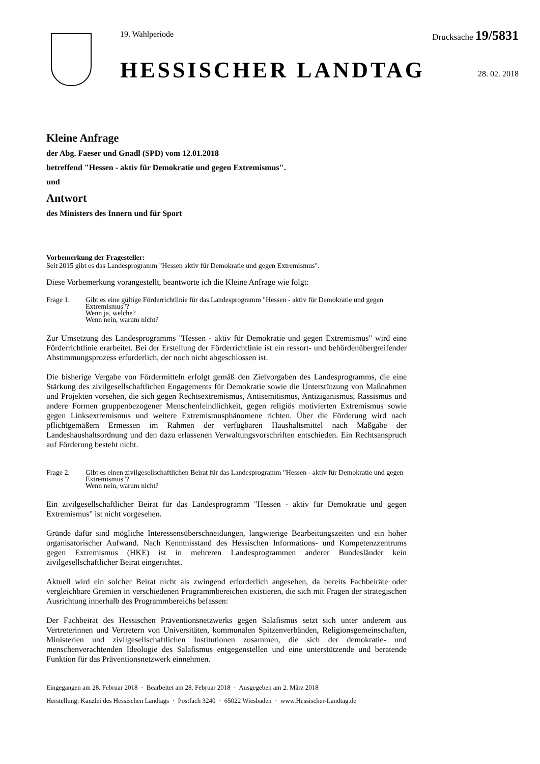19. Wahlperiode Drucksache 19/5831
HESSISCHER LANDTAG 28. 02. 2018
Kleine Anfrage
der Abg. Faeser und Gnadl (SPD) vom 12.01.2018
betreffend "Hessen - aktiv für Demokratie und gegen Extremismus".
und
Antwort
des Ministers des Innern und für Sport
Vorbemerkung der Fragesteller:
Seit 2015 gibt es das Landesprogramm "Hessen aktiv für Demokratie und gegen Extremismus".
Diese Vorbemerkung vorangestellt, beantworte ich die Kleine Anfrage wie folgt:
Frage 1. Gibt es eine gültige Förderrichtlinie für das Landesprogramm "Hessen - aktiv für Demokratie und gegen Extremismus"?
Wenn ja, welche?
Wenn nein, warum nicht?
Zur Umsetzung des Landesprogramms "Hessen - aktiv für Demokratie und gegen Extremismus" wird eine Förderrichtlinie erarbeitet. Bei der Erstellung der Förderrichtlinie ist ein ressort- und behördenübergreifender Abstimmungsprozess erforderlich, der noch nicht abgeschlossen ist.
Die bisherige Vergabe von Fördermitteln erfolgt gemäß den Zielvorgaben des Landesprogramms, die eine Stärkung des zivilgesellschaftlichen Engagements für Demokratie sowie die Unterstützung von Maßnahmen und Projekten vorsehen, die sich gegen Rechtsextremismus, Antisemitismus, Antiziganismus, Rassismus und andere Formen gruppenbezogener Menschenfeindlichkeit, gegen religiös motivierten Extremismus sowie gegen Linksextremismus und weitere Extremismusphänomene richten. Über die Förderung wird nach pflichtgemäßem Ermessen im Rahmen der verfügbaren Haushaltsmittel nach Maßgabe der Landeshaushaltsordnung und den dazu erlassenen Verwaltungsvorschriften entschieden. Ein Rechtsanspruch auf Förderung besteht nicht.
Frage 2. Gibt es einen zivilgesellschaftlichen Beirat für das Landesprogramm "Hessen - aktiv für Demokratie und gegen Extremismus"?
Wenn nein, warum nicht?
Ein zivilgesellschaftlicher Beirat für das Landesprogramm "Hessen - aktiv für Demokratie und gegen Extremismus" ist nicht vorgesehen.
Gründe dafür sind mögliche Interessensüberschneidungen, langwierige Bearbeitungszeiten und ein hoher organisatorischer Aufwand. Nach Kenntnisstand des Hessischen Informations- und Kompetenzzentrums gegen Extremismus (HKE) ist in mehreren Landesprogrammen anderer Bundesländer kein zivilgesellschaftlicher Beirat eingerichtet.
Aktuell wird ein solcher Beirat nicht als zwingend erforderlich angesehen, da bereits Fachbeiräte oder vergleichbare Gremien in verschiedenen Programmbereichen existieren, die sich mit Fragen der strategischen Ausrichtung innerhalb des Programmbereichs befassen:
Der Fachbeirat des Hessischen Präventionsnetzwerks gegen Salafismus setzt sich unter anderem aus Vertreterinnen und Vertretern von Universitäten, kommunalen Spitzenverbänden, Religionsgemeinschaften, Ministerien und zivilgesellschaftlichen Institutionen zusammen, die sich der demokratie- und menschenverachtenden Ideologie des Salafismus entgegenstellen und eine unterstützende und beratende Funktion für das Präventionsnetzwerk einnehmen.
Eingegangen am 28. Februar 2018 · Bearbeitet am 28. Februar 2018 · Ausgegeben am 2. März 2018
Herstellung: Kanzlei des Hessischen Landtags · Postfach 3240 · 65022 Wiesbaden · www.Hessischer-Landtag.de